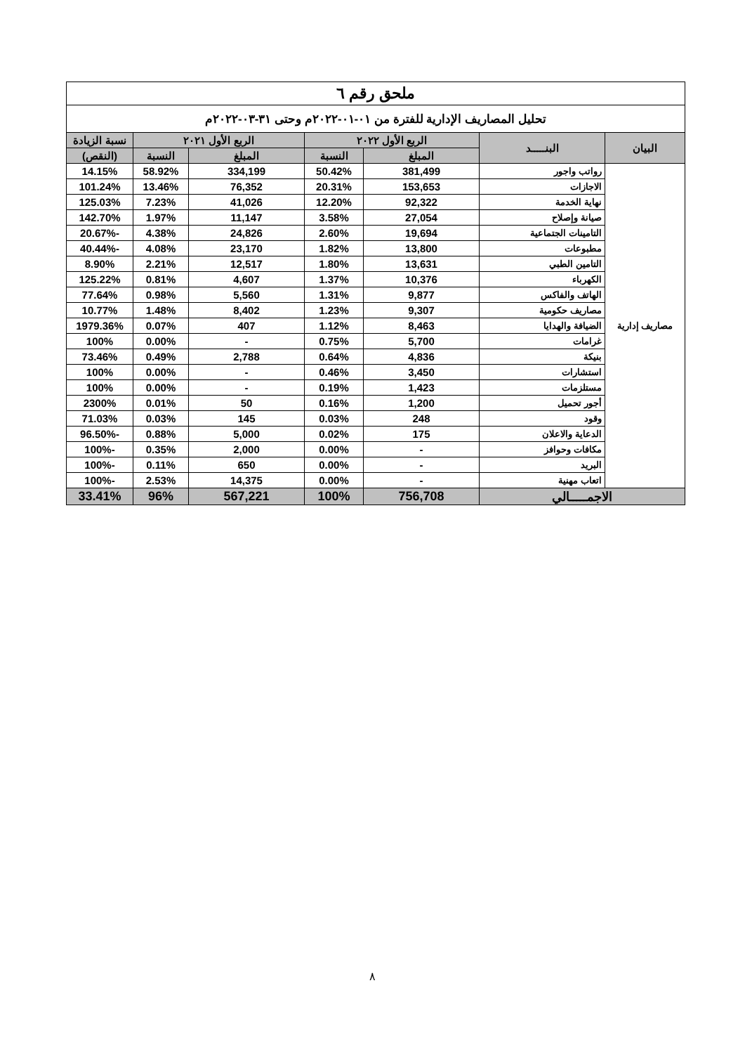| ملحق رقم ٦ | | | | | | |
| --- | --- | --- | --- | --- | --- | --- |
| تحليل المصاريف الإدارية للفترة من ٠١-٠١-٢٠٢٢م وحتى ٣١-٠٣-٢٠٢٢م | | | | | | |
| البيان | البنـــــد | الربع الأول ٢٠٢٢ | | الربع الأول ٢٠٢١ | | نسبة الزيادة |
| | | المبلغ | النسبة | المبلغ | النسبة | (النقص) |
| مصاريف إدارية | رواتب واجور | 381,499 | 50.42% | 334,199 | 58.92% | 14.15% |
| | الاجازات | 153,653 | 20.31% | 76,352 | 13.46% | 101.24% |
| | نهاية الخدمة | 92,322 | 12.20% | 41,026 | 7.23% | 125.03% |
| | صيانة وإصلاح | 27,054 | 3.58% | 11,147 | 1.97% | 142.70% |
| | التامينات الجتماعية | 19,694 | 2.60% | 24,826 | 4.38% | -20.67% |
| | مطبوعات | 13,800 | 1.82% | 23,170 | 4.08% | -40.44% |
| | التامين الطبي | 13,631 | 1.80% | 12,517 | 2.21% | 8.90% |
| | الكهرباء | 10,376 | 1.37% | 4,607 | 0.81% | 125.22% |
| | الهاتف والفاكس | 9,877 | 1.31% | 5,560 | 0.98% | 77.64% |
| | مصاريف حكومية | 9,307 | 1.23% | 8,402 | 1.48% | 10.77% |
| | الضيافة والهدايا | 8,463 | 1.12% | 407 | 0.07% | 1979.36% |
| | غرامات | 5,700 | 0.75% | - | 0.00% | 100% |
| | بنيكة | 4,836 | 0.64% | 2,788 | 0.49% | 73.46% |
| | استشارات | 3,450 | 0.46% | - | 0.00% | 100% |
| | مستلزمات | 1,423 | 0.19% | - | 0.00% | 100% |
| | أجور تحميل | 1,200 | 0.16% | 50 | 0.01% | 2300% |
| | وقود | 248 | 0.03% | 145 | 0.03% | 71.03% |
| | الدعاية والاعلان | 175 | 0.02% | 5,000 | 0.88% | -96.50% |
| | مكافات وحوافز | - | 0.00% | 2,000 | 0.35% | -100% |
| | البريد | - | 0.00% | 650 | 0.11% | -100% |
| | اتعاب مهنية | - | 0.00% | 14,375 | 2.53% | -100% |
| الاجمـــــالي | | 756,708 | 100% | 567,221 | 96% | 33.41% |
٨